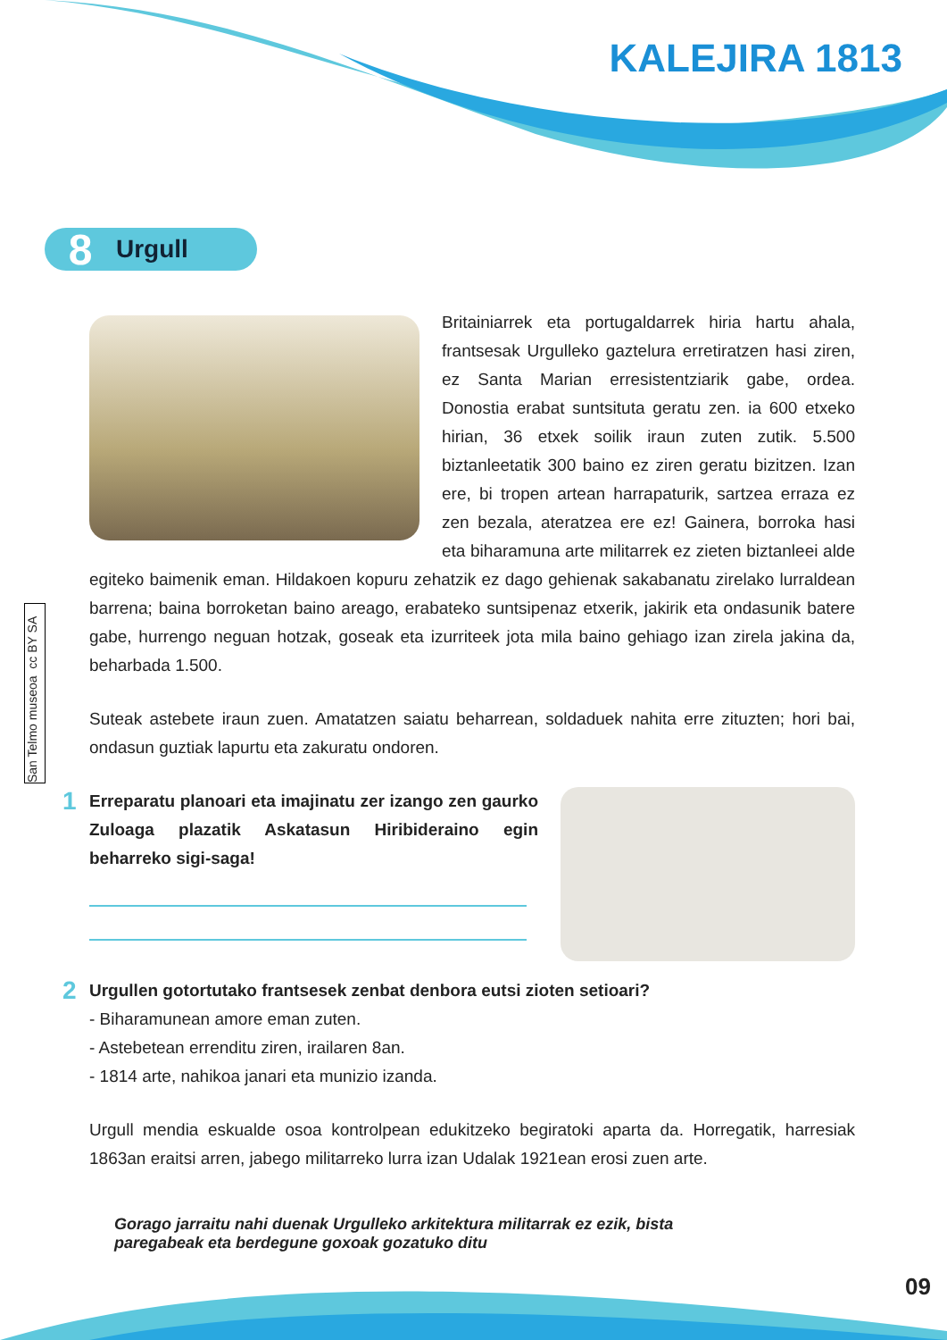KALEJIRA 1813
8 Urgull
San Telmo museoa cc BY SA
Britainiarrek eta portugaldarrek hiria hartu ahala, frantsesak Urgulleko gaztelura erretiratzen hasi ziren, ez Santa Marian erresistentziarik gabe, ordea. Donostia erabat suntsituta geratu zen. ia 600 etxeko hirian, 36 etxek soilik iraun zuten zutik. 5.500 biztanleetatik 300 baino ez ziren geratu bizitzen. Izan ere, bi tropen artean harrapaturik, sartzea erraza ez zen bezala, ateratzea ere ez! Gainera, borroka hasi eta biharamuna arte militarrek ez zieten biztanleei alde egiteko baimenik eman. Hildakoen kopuru zehatzik ez dago gehienak sakabanatu zirelako lurraldean barrena; baina borroketan baino areago, erabateko suntsipenaz etxerik, jakirik eta ondasunik batere gabe, hurrengo neguan hotzak, goseak eta izurriteek jota mila baino gehiago izan zirela jakina da, beharbada 1.500.
Suteak astebete iraun zuen. Amatatzen saiatu beharrean, soldaduek nahita erre zituzten; hori bai, ondasun guztiak lapurtu eta zakuratu ondoren.
1
Erreparatu planoari eta imajinatu zer izango zen gaurko Zuloaga plazatik Askatasun Hiribideraino egin beharreko sigi-saga!
2
Urgullen gotortutako frantsesek zenbat denbora eutsi zioten setioari?
- Biharamunean amore eman zuten.
- Astebetean errenditu ziren, irailaren 8an.
- 1814 arte, nahikoa janari eta munizio izanda.
Urgull mendia eskualde osoa kontrolpean edukitzeko begiratoki aparta da. Horregatik, harresiak 1863an eraitsi arren, jabego militarreko lurra izan Udalak 1921ean erosi zuen arte.
Gorago jarraitu nahi duenak Urgulleko arkitektura militarrak ez ezik, bista paregabeak eta berdegune goxoak gozatuko ditu
09